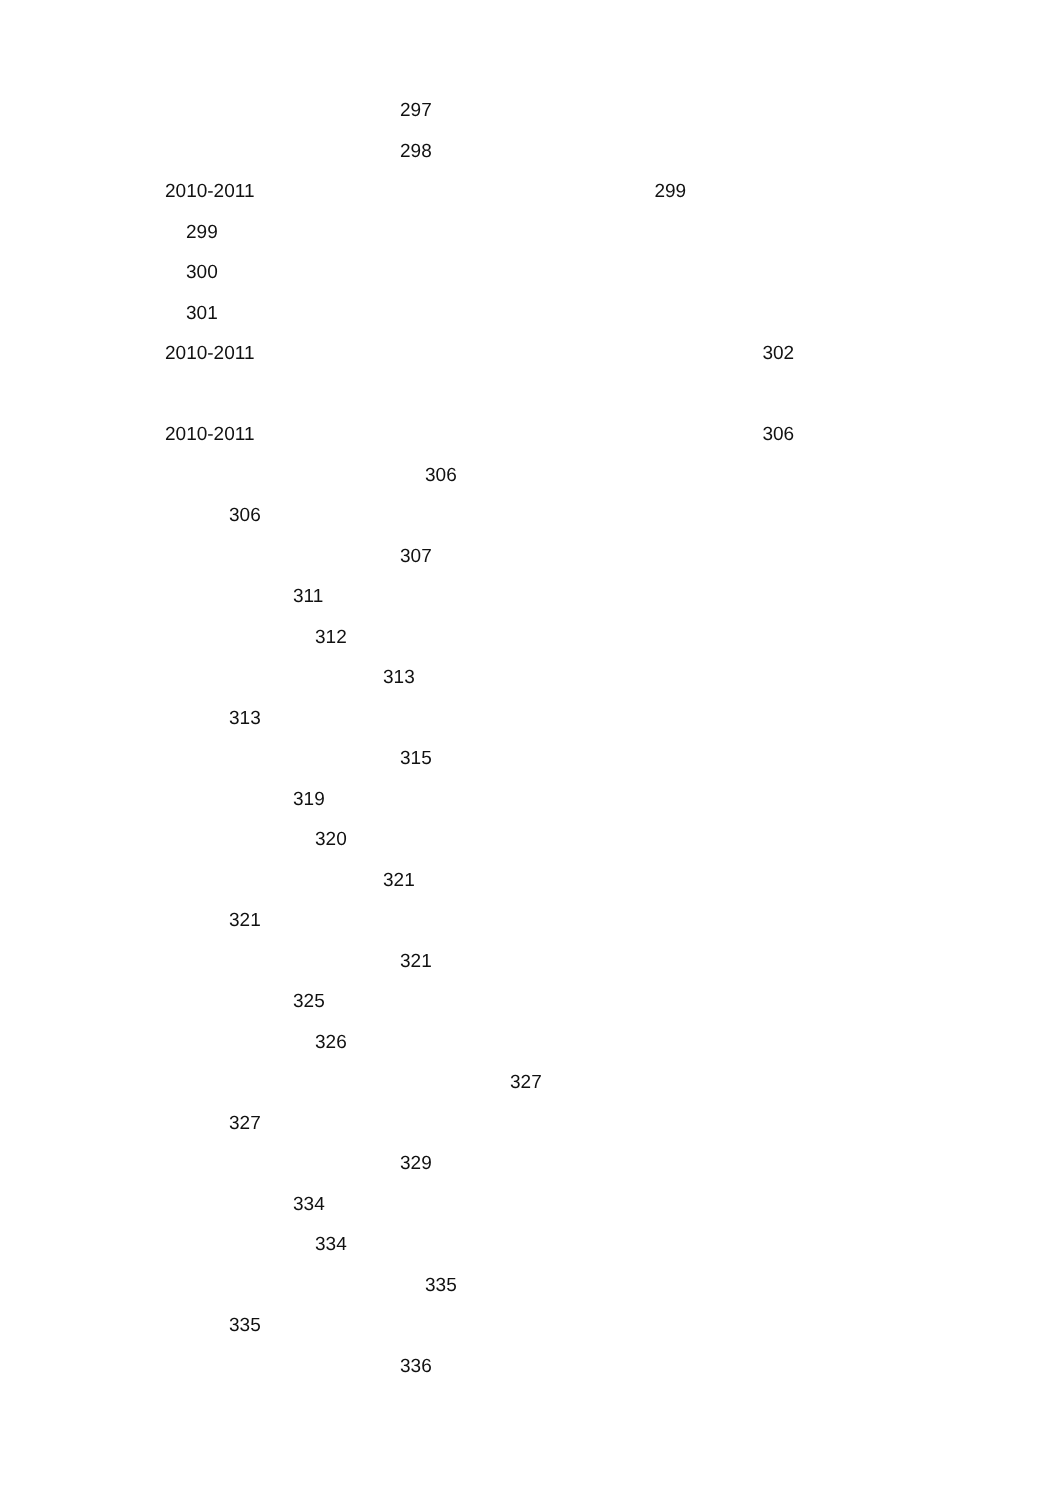297
298
2010-2011 299
299
300
301
2010-2011 302
2010-2011 306
306
306
307
311
312
313
313
315
319
320
321
321
321
325
326
327
327
329
334
334
335
335
336